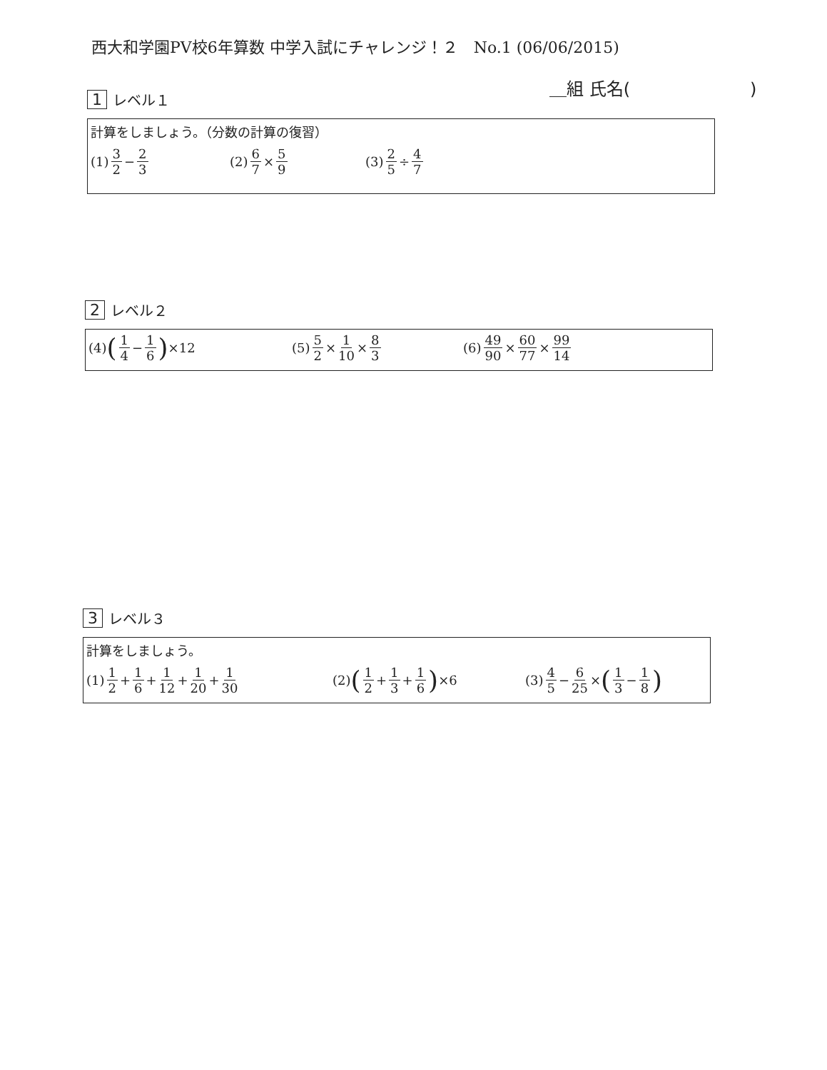西大和学園PV校6年算数 中学入試にチャレンジ！２　No.1 (06/06/2015)
＿組 氏名(　　　　　　　)
1 レベル１
計算をしましょう。（分数の計算の復習）
(1) 3 2 − 2 3 (2) 6 7 × 5 9 (3) 2 5 ÷ 4 7
2 レベル２
(4) (1 4 − 1 6) ×12 (5) 5 2 × 1 10 × 8 3 (6) 49 90 × 60 77 × 99 14
3 レベル３
計算をしましょう。
(1) 1 2 + 1 6 + 1 12 + 1 20 + 1 30
(2) (1 2 + 1 3 + 1 6) ×6 (3) 4 5 − 6 25 × (1 3 − 1 8)